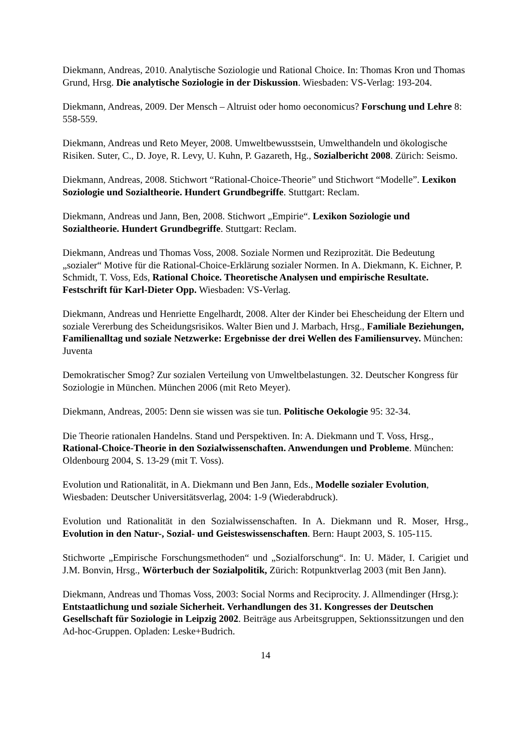Diekmann, Andreas, 2010. Analytische Soziologie und Rational Choice. In: Thomas Kron und Thomas Grund, Hrsg. Die analytische Soziologie in der Diskussion. Wiesbaden: VS-Verlag: 193-204.
Diekmann, Andreas, 2009. Der Mensch – Altruist oder homo oeconomicus? Forschung und Lehre 8: 558-559.
Diekmann, Andreas und Reto Meyer, 2008. Umweltbewusstsein, Umwelthandeln und ökologische Risiken. Suter, C., D. Joye, R. Levy, U. Kuhn, P. Gazareth, Hg., Sozialbericht 2008. Zürich: Seismo.
Diekmann, Andreas, 2008. Stichwort “Rational-Choice-Theorie” und Stichwort “Modelle”. Lexikon Soziologie und Sozialtheorie. Hundert Grundbegriffe. Stuttgart: Reclam.
Diekmann, Andreas und Jann, Ben, 2008. Stichwort „Empirie“. Lexikon Soziologie und Sozialtheorie. Hundert Grundbegriffe. Stuttgart: Reclam.
Diekmann, Andreas und Thomas Voss, 2008. Soziale Normen und Reziprozität. Die Bedeutung „sozialer“ Motive für die Rational-Choice-Erklärung sozialer Normen. In A. Diekmann, K. Eichner, P. Schmidt, T. Voss, Eds, Rational Choice. Theoretische Analysen und empirische Resultate. Festschrift für Karl-Dieter Opp. Wiesbaden: VS-Verlag.
Diekmann, Andreas und Henriette Engelhardt, 2008. Alter der Kinder bei Ehescheidung der Eltern und soziale Vererbung des Scheidungsrisikos. Walter Bien und J. Marbach, Hrsg., Familiale Beziehungen, Familienalltag und soziale Netzwerke: Ergebnisse der drei Wellen des Familiensurvey. München: Juventa
Demokratischer Smog? Zur sozialen Verteilung von Umweltbelastungen. 32. Deutscher Kongress für Soziologie in München. München 2006 (mit Reto Meyer).
Diekmann, Andreas, 2005: Denn sie wissen was sie tun. Politische Oekologie 95: 32-34.
Die Theorie rationalen Handelns. Stand und Perspektiven. In: A. Diekmann und T. Voss, Hrsg., Rational-Choice-Theorie in den Sozialwissenschaften. Anwendungen und Probleme. München: Oldenbourg 2004, S. 13-29 (mit T. Voss).
Evolution und Rationalität, in A. Diekmann und Ben Jann, Eds., Modelle sozialer Evolution, Wiesbaden: Deutscher Universitätsverlag, 2004: 1-9 (Wiederabdruck).
Evolution und Rationalität in den Sozialwissenschaften. In A. Diekmann und R. Moser, Hrsg., Evolution in den Natur-, Sozial- und Geisteswissenschaften. Bern: Haupt 2003, S. 105-115.
Stichworte „Empirische Forschungsmethoden“ und „Sozialforschung“. In: U. Mäder, I. Carigiet und J.M. Bonvin, Hrsg., Wörterbuch der Sozialpolitik, Zürich: Rotpunktverlag 2003 (mit Ben Jann).
Diekmann, Andreas und Thomas Voss, 2003: Social Norms and Reciprocity. J. Allmendinger (Hrsg.): Entstaatlichung und soziale Sicherheit. Verhandlungen des 31. Kongresses der Deutschen Gesellschaft für Soziologie in Leipzig 2002. Beiträge aus Arbeitsgruppen, Sektionssitzungen und den Ad-hoc-Gruppen. Opladen: Leske+Budrich.
14